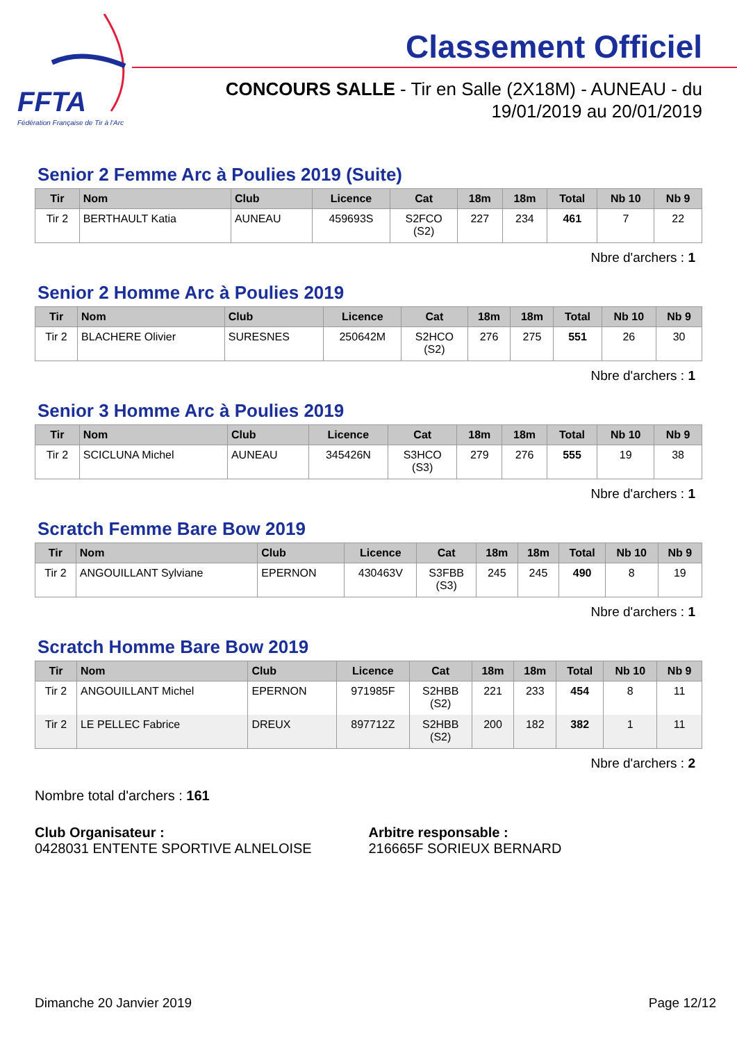FFTA
Fédération Française de Tir à l'Arc
Classement Officiel
CONCOURS SALLE - Tir en Salle (2X18M) - AUNEAU - du
19/01/2019 au 20/01/2019
Senior 2 Femme Arc à Poulies 2019 (Suite)
| Tir | Nom | Club | Licence | Cat | 18m | 18m | Total | Nb 10 | Nb 9 |
| --- | --- | --- | --- | --- | --- | --- | --- | --- | --- |
| Tir 2 | BERTHAULT Katia | AUNEAU | 459693S | S2FCO (S2) | 227 | 234 | 461 | 7 | 22 |
Nbre d'archers : 1
Senior 2 Homme Arc à Poulies 2019
| Tir | Nom | Club | Licence | Cat | 18m | 18m | Total | Nb 10 | Nb 9 |
| --- | --- | --- | --- | --- | --- | --- | --- | --- | --- |
| Tir 2 | BLACHERE Olivier | SURESNES | 250642M | S2HCO (S2) | 276 | 275 | 551 | 26 | 30 |
Nbre d'archers : 1
Senior 3 Homme Arc à Poulies 2019
| Tir | Nom | Club | Licence | Cat | 18m | 18m | Total | Nb 10 | Nb 9 |
| --- | --- | --- | --- | --- | --- | --- | --- | --- | --- |
| Tir 2 | SCICLUNA Michel | AUNEAU | 345426N | S3HCO (S3) | 279 | 276 | 555 | 19 | 38 |
Nbre d'archers : 1
Scratch Femme Bare Bow 2019
| Tir | Nom | Club | Licence | Cat | 18m | 18m | Total | Nb 10 | Nb 9 |
| --- | --- | --- | --- | --- | --- | --- | --- | --- | --- |
| Tir 2 | ANGOUILLANT Sylviane | EPERNON | 430463V | S3FBB (S3) | 245 | 245 | 490 | 8 | 19 |
Nbre d'archers : 1
Scratch Homme Bare Bow 2019
| Tir | Nom | Club | Licence | Cat | 18m | 18m | Total | Nb 10 | Nb 9 |
| --- | --- | --- | --- | --- | --- | --- | --- | --- | --- |
| Tir 2 | ANGOUILLANT Michel | EPERNON | 971985F | S2HBB (S2) | 221 | 233 | 454 | 8 | 11 |
| Tir 2 | LE PELLEC Fabrice | DREUX | 897712Z | S2HBB (S2) | 200 | 182 | 382 | 1 | 11 |
Nbre d'archers : 2
Nombre total d'archers : 161
Club Organisateur :
0428031 ENTENTE SPORTIVE ALNELOISE
Arbitre responsable :
216665F SORIEUX BERNARD
Dimanche 20 Janvier 2019 Page 12/12